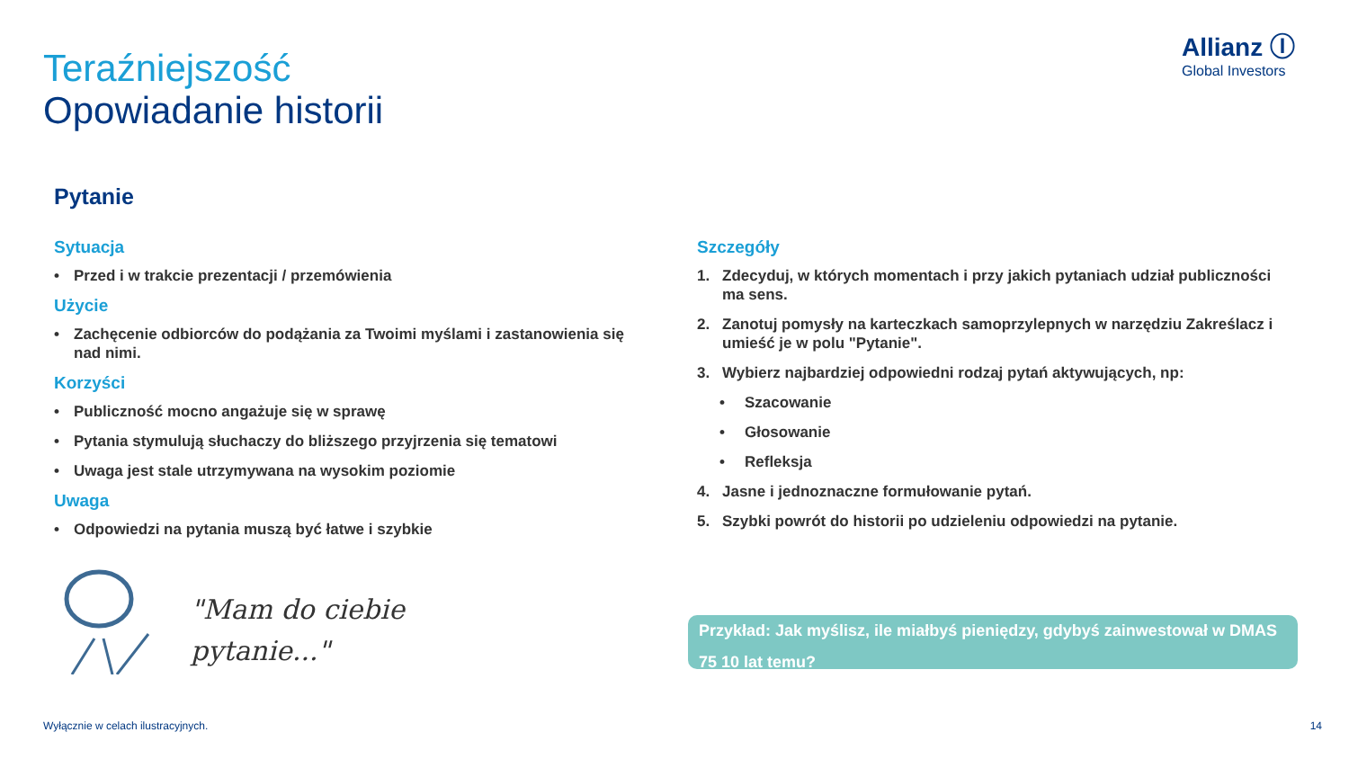Allianz Ⓘ
Global Investors
Teraźniejszość
Opowiadanie historii
Pytanie
Sytuacja
• Przed i w trakcie prezentacji / przemówienia
Użycie
• Zachęcenie odbiorców do podążania za Twoimi myślami i zastanowienia się nad nimi.
Korzyści
• Publiczność mocno angażuje się w sprawę
• Pytania stymulują słuchaczy do bliższego przyjrzenia się tematowi
• Uwaga jest stale utrzymywana na wysokim poziomie
Uwaga
• Odpowiedzi na pytania muszą być łatwe i szybkie
Szczegóły
1. Zdecyduj, w których momentach i przy jakich pytaniach udział publiczności ma sens.
2. Zanotuj pomysły na karteczkach samoprzylepnych w narzędziu Zakreślacz i umieść je w polu "Pytanie".
3. Wybierz najbardziej odpowiedni rodzaj pytań aktywujących, np:
• Szacowanie
• Głosowanie
• Refleksja
4. Jasne i jednoznaczne formułowanie pytań.
5. Szybki powrót do historii po udzieleniu odpowiedzi na pytanie.
"Mam do ciebie
pytanie..."
Przykład: Jak myślisz, ile miałbyś pieniędzy, gdybyś zainwestował w DMAS 75 10 lat temu?
Wyłącznie w celach ilustracyjnych.
14